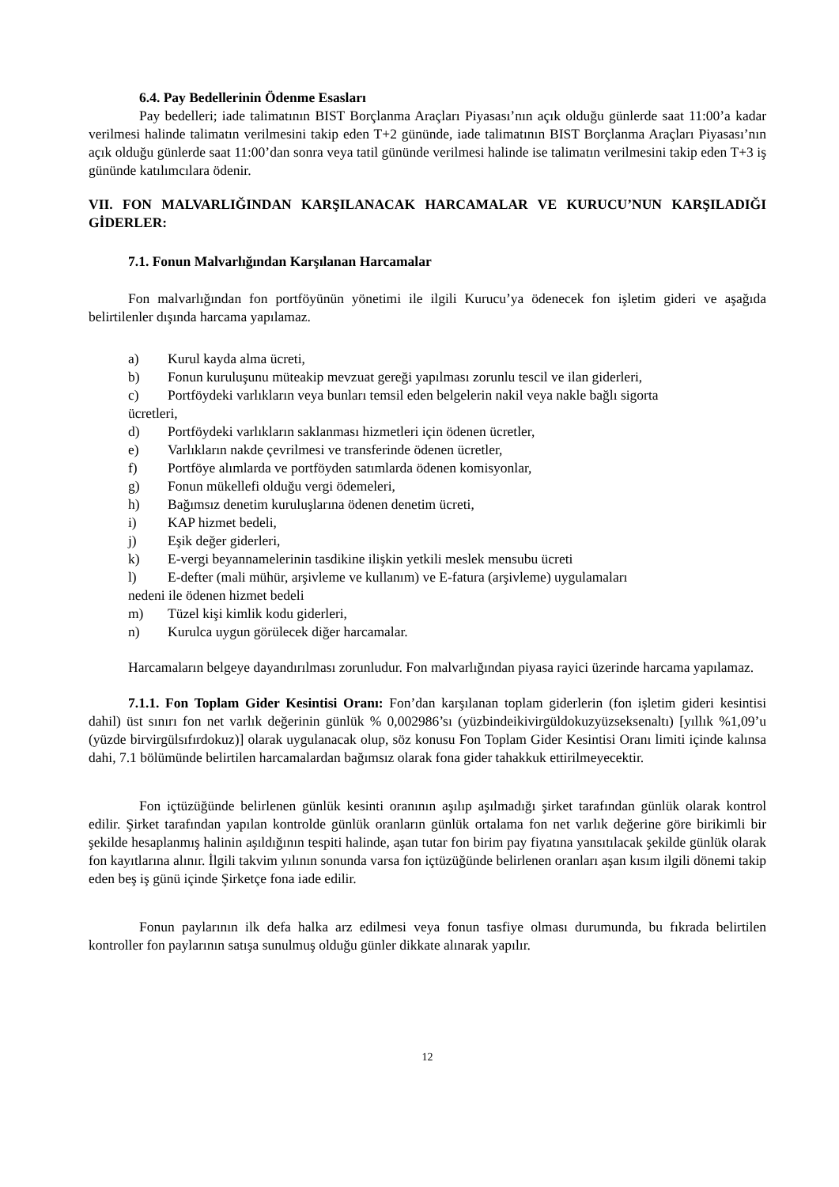6.4. Pay Bedellerinin Ödenme Esasları
Pay bedelleri; iade talimatının BIST Borçlanma Araçları Piyasası’nın açık olduğu günlerde saat 11:00’a kadar verilmesi halinde talimatın verilmesini takip eden T+2 gününde, iade talimatının BIST Borçlanma Araçları Piyasası’nın açık olduğu günlerde saat 11:00’dan sonra veya tatil gününde verilmesi halinde ise talimatın verilmesini takip eden T+3 iş gününde katılımcılara ödenir.
VII. FON MALVARLIĞINDAN KARŞILANACAK HARCAMALAR VE KURUCU’NUN KARŞILADIĞI GİDERLER:
7.1. Fonun Malvarlığından Karşılanan Harcamalar
Fon malvarlığından fon portföyünün yönetimi ile ilgili Kurucu’ya ödenecek fon işletim gideri ve aşağıda belirtilenler dışında harcama yapılamaz.
a) Kurul kayda alma ücreti,
b) Fonun kuruluşunu müteakip mevzuat gereği yapılması zorunlu tescil ve ilan giderleri,
c) Portföydeki varlıkların veya bunları temsil eden belgelerin nakil veya nakle bağlı sigorta
ücretleri,
d) Portföydeki varlıkların saklanması hizmetleri için ödenen ücretler,
e) Varlıkların nakde çevrilmesi ve transferinde ödenen ücretler,
f) Portföye alımlarda ve portföyden satımlarda ödenen komisyonlar,
g) Fonun mükellefi olduğu vergi ödemeleri,
h) Bağımsız denetim kuruluşlarına ödenen denetim ücreti,
i) KAP hizmet bedeli,
j) Eşik değer giderleri,
k) E-vergi beyannamelerinin tasdikine ilişkin yetkili meslek mensubu ücreti
l) E-defter (mali mühür, arşivleme ve kullanım) ve E-fatura (arşivleme) uygulamaları
nedeni ile ödenen hizmet bedeli
m) Tüzel kişi kimlik kodu giderleri,
n) Kurulca uygun görülecek diğer harcamalar.
Harcamaların belgeye dayandırılması zorunludur. Fon malvarlığından piyasa rayici üzerinde harcama yapılamaz.
7.1.1. Fon Toplam Gider Kesintisi Oranı: Fon’dan karşılanan toplam giderlerin (fon işletim gideri kesintisi dahil) üst sınırı fon net varlık değerinin günlük % 0,002986’sı (yüzbindeikivirgüldokuzyüzseksenaltı) [yıllık %1,09’u (yüzde birvirgülsıfırdokuz)] olarak uygulanacak olup, söz konusu Fon Toplam Gider Kesintisi Oranı limiti içinde kalınsa dahi, 7.1 bölümünde belirtilen harcamalardan bağımsız olarak fona gider tahakkuk ettirilmeyecektir.
Fon içtüzüğünde belirlenen günlük kesinti oranının aşılıp aşılmadığı şirket tarafından günlük olarak kontrol edilir. Şirket tarafından yapılan kontrolde günlük oranların günlük ortalama fon net varlık değerine göre birikimli bir şekilde hesaplanmış halinin aşıldığının tespiti halinde, aşan tutar fon birim pay fiyatına yansıtılacak şekilde günlük olarak fon kayıtlarına alınır. İlgili takvim yılının sonunda varsa fon içtüzüğünde belirlenen oranları aşan kısım ilgili dönemi takip eden beş iş günü içinde Şirketçe fona iade edilir.
Fonun paylarının ilk defa halka arz edilmesi veya fonun tasfiye olması durumunda, bu fıkrada belirtilen kontroller fon paylarının satışa sunulmuş olduğu günler dikkate alınarak yapılır.
12